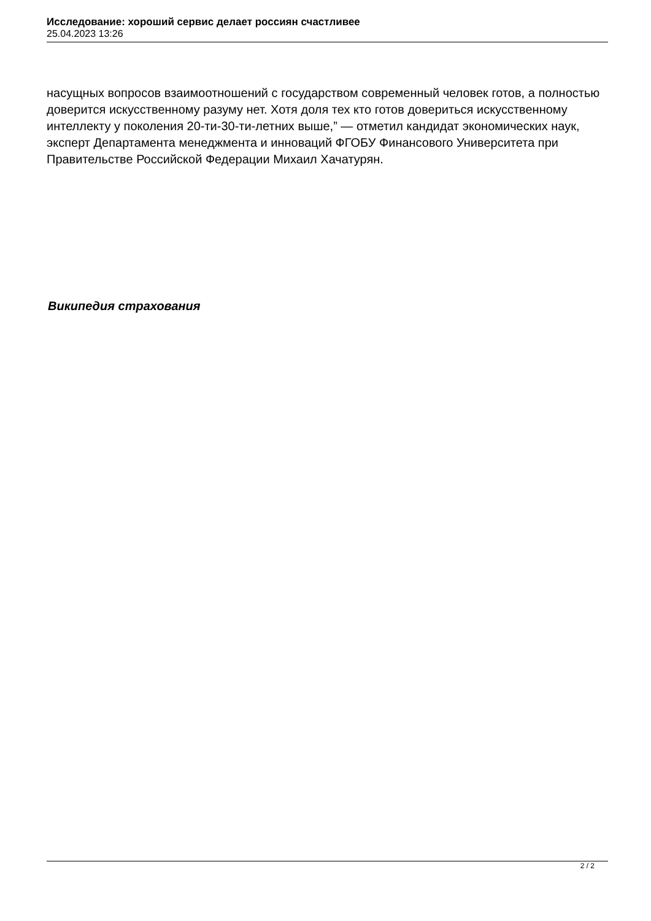Исследование: хороший сервис делает россиян счастливее
25.04.2023 13:26
насущных вопросов взаимоотношений с государством современный человек готов, а полностью доверится искусственному разуму нет. Хотя доля тех кто готов довериться искусственному интеллекту у поколения 20-ти-30-ти-летних выше,” — отметил кандидат экономических наук, эксперт Департамента менеджмента и инноваций ФГОБУ Финансового Университета при Правительстве Российской Федерации Михаил Хачатурян.
Википедия страхования
2 / 2